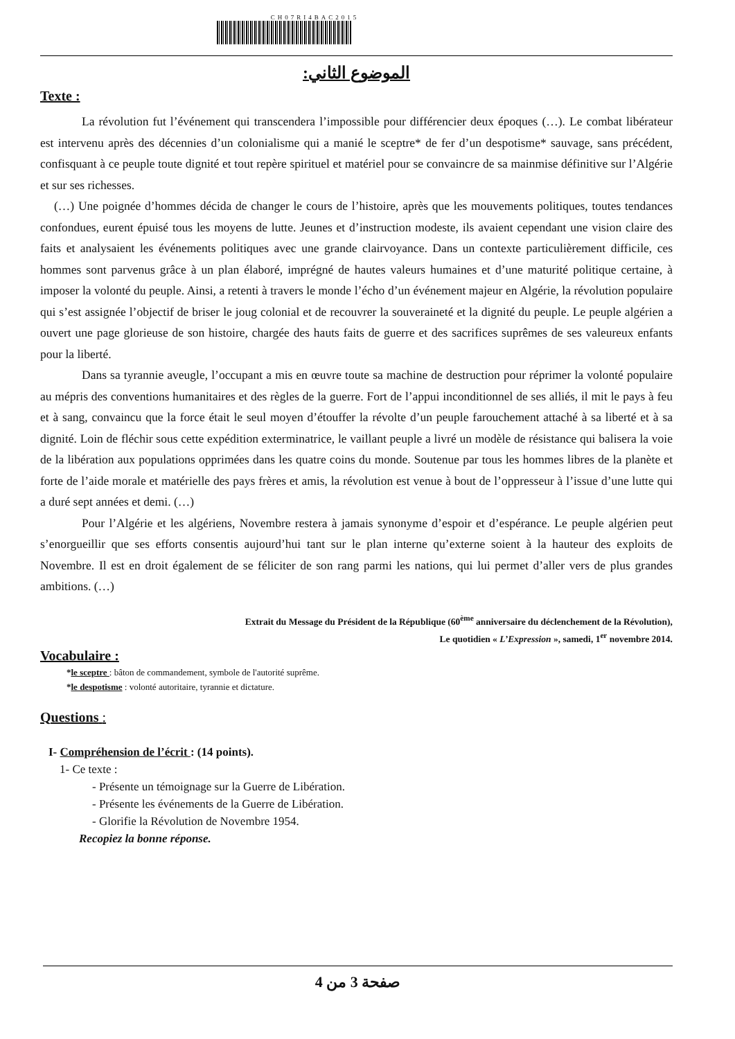CH07RI4BAC2015
الموضوع الثاني:
Texte :
La révolution fut l’événement qui transcendera l’impossible pour différencier deux époques (…). Le combat libérateur est intervenu après des décennies d’un colonialisme qui a manié le sceptre* de fer d’un despotisme* sauvage, sans précédent, confisquant à ce peuple toute dignité et tout repère spirituel et matériel pour se convaincre de sa mainmise définitive sur l’Algérie et sur ses richesses.
(…) Une poignée d’hommes décida de changer le cours de l’histoire, après que les mouvements politiques, toutes tendances confondues, eurent épuisé tous les moyens de lutte. Jeunes et d’instruction modeste, ils avaient cependant une vision claire des faits et analysaient les événements politiques avec une grande clairvoyance. Dans un contexte particulièrement difficile, ces hommes sont parvenus grâce à un plan élaboré, imprégné de hautes valeurs humaines et d’une maturité politique certaine, à imposer la volonté du peuple. Ainsi, a retenti à travers le monde l’écho d’un événement majeur en Algérie, la révolution populaire qui s’est assignée l’objectif de briser le joug colonial et de recouvrer la souveraineté et la dignité du peuple. Le peuple algérien a ouvert une page glorieuse de son histoire, chargée des hauts faits de guerre et des sacrifices suprêmes de ses valeureux enfants pour la liberté.
Dans sa tyrannie aveugle, l’occupant a mis en œuvre toute sa machine de destruction pour réprimer la volonté populaire au mépris des conventions humanitaires et des règles de la guerre. Fort de l’appui inconditionnel de ses alliés, il mit le pays à feu et à sang, convaincu que la force était le seul moyen d’étouffer la révolte d’un peuple farouchement attaché à sa liberté et à sa dignité. Loin de fléchir sous cette expédition exterminatrice, le vaillant peuple a livré un modèle de résistance qui balisera la voie de la libération aux populations opprimées dans les quatre coins du monde. Soutenue par tous les hommes libres de la planète et forte de l’aide morale et matérielle des pays frères et amis, la révolution est venue à bout de l’oppresseur à l’issue d’une lutte qui a duré sept années et demi. (…)
Pour l’Algérie et les algériens, Novembre restera à jamais synonyme d’espoir et d’espérance. Le peuple algérien peut s’enorgueillir que ses efforts consentis aujourd’hui tant sur le plan interne qu’externe soient à la hauteur des exploits de Novembre. Il est en droit également de se féliciter de son rang parmi les nations, qui lui permet d’aller vers de plus grandes ambitions. (…)
Extrait du Message du Président de la République (60<sup>ème</sup> anniversaire du déclenchement de la Révolution),
Le quotidien « L’Expression », samedi, 1<sup>er</sup> novembre 2014.
Vocabulaire :
*le sceptre : bâton de commandement, symbole de l'autorité suprême.
*le despotisme : volonté autoritaire, tyrannie et dictature.
Questions :
I- Compréhension de l’écrit : (14 points).
1- Ce texte :
- Présente un témoignage sur la Guerre de Libération.
- Présente les événements de la Guerre de Libération.
- Glorifie la Révolution de Novembre 1954.
Recopiez la bonne réponse.
صفحة 3 من 4